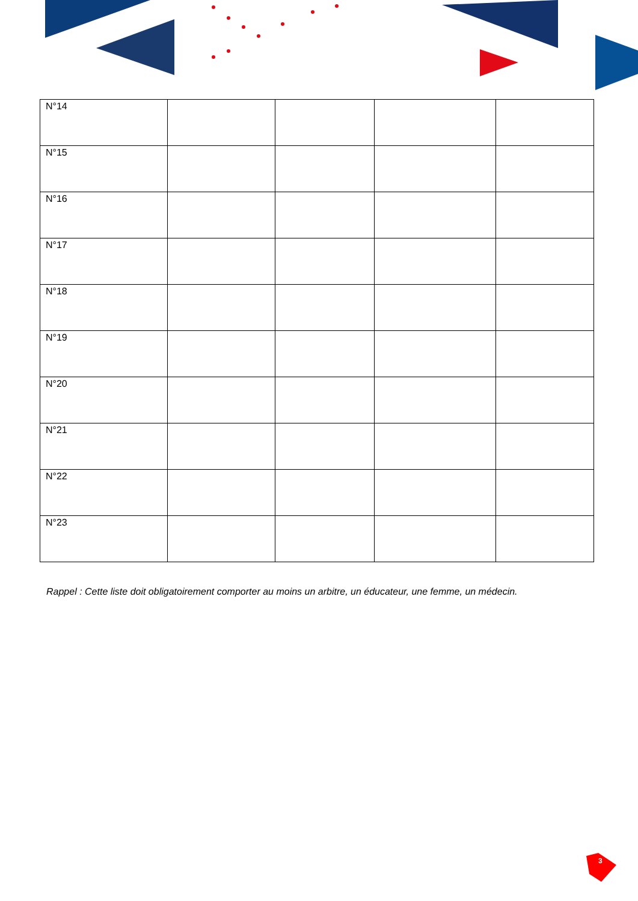| N°14 | | | | |
| N°15 | | | | |
| N°16 | | | | |
| N°17 | | | | |
| N°18 | | | | |
| N°19 | | | | |
| N°20 | | | | |
| N°21 | | | | |
| N°22 | | | | |
| N°23 | | | | |
Rappel : Cette liste doit obligatoirement comporter au moins un arbitre, un éducateur, une femme, un médecin.
3